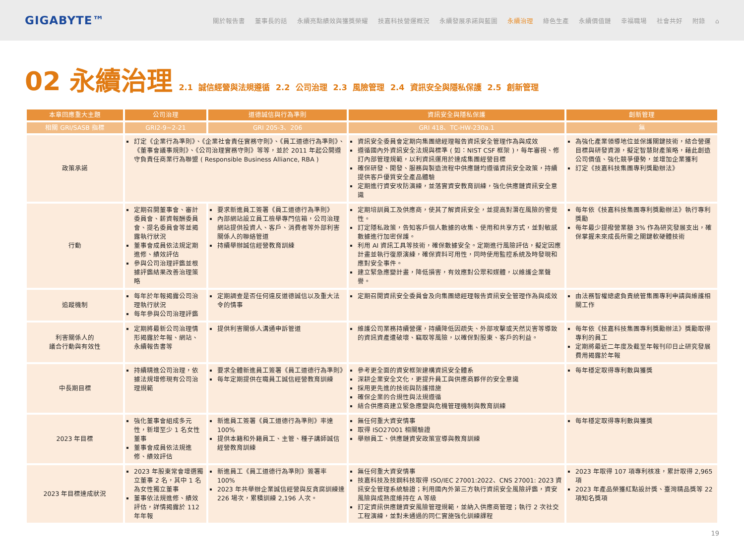GIGABYTE™
關於報告書 董事長的話 永續亮點績效與獲獎榮耀 技嘉科技營運概況 永續發展承諾與藍圖 永續治理 綠色生產 永續價值鏈 幸福職場 社會共好 附錄 ⌂
02 永續治理
2.1 誠信經營與法規遵循 2.2 公司治理 2.3 風險管理 2.4 資訊安全與隱私保護 2.5 創新管理
| 本章回應重大主題 | 公司治理 | 道德誠信與行為準則 | 資訊安全與隱私保護 | 創新管理 |
| --- | --- | --- | --- | --- |
| 相關 GRI/SASB 指標 | GRI2-9~2-21 | GRI 205-3、206 | GRI 418、TC-HW-230a.1 | 無 |
| 政策承諾 | 訂定《企業行為準則》、《企業社會責任實務守則》、《員工道德行為準則》、《董事會議事規則》、《公司治理實務守則》等等，並於 2011 年起公開遵守負責任商業行為聯盟 ( Responsible Business Alliance, RBA ) | | 資訊安全委員會定期向集團總經理報告資訊安全管理作為與成效 遵循國內外資訊安全法規與標準 ( 如：NIST CSF 框架 )，每年審視、修訂內部管理規範，以利資訊運用於達成集團經營目標 確保研發、開發、服務與製造流程中供應鏈均遵循資訊安全政策，持續提供客戶優質安全產品體驗 定期進行資安攻防演練，並落實資安教育訓練，強化供應鏈資訊安全意識 | 為強化產業領導地位並保護關鍵技術，結合營運目標與研發資源，擬定智慧財產策略，藉此創造公司價值、強化競爭優勢，並增加企業獲利 訂定《技嘉科技集團專利獎勵辦法》 |
| 行動 | 定期召開董事會、審計委員會、薪資報酬委員會、提名委員會等並揭露執行狀況 董事會成員依法規定期進修、績效評估 參與公司治理評鑑並根據評鑑結果改善治理策略 | 要求新進員工簽署《員工道德行為準則》 內部網站設立員工檢舉專門信箱，公司治理網站提供投資人、客戶、消費者等外部利害關係人的聯絡管道 持續舉辦誠信經營教育訓練 | 定期培訓員工及供應商，使其了解資訊安全，並提高對潛在風險的警覺性。 訂定隱私政策，告知客戶個人數據的收集、使用和共享方式，並對敏感數據進行加密保護。 利用 AI 資訊工具等技術，確保數據安全。定期進行風險評估，擬定因應計畫並執行復原演練，確保資料可用性，同時使用監控系統及時發現和應對安全事件。 建立緊急應變計畫，降低損害，有效應對公眾和媒體，以維護企業聲譽。 | 每年依《技嘉科技集團專利獎勵辦法》執行專利獎勵 每年最少提撥營業額 3% 作為研究發展支出，確保掌握未來成長所需之關鍵軟硬體技術 |
| 追蹤機制 | 每年於年報揭露公司治理執行狀況 每年參與公司治理評鑑 | 定期調查是否任何違反道德誠信以及重大法令的情事 | 定期召開資訊安全委員會及向集團總經理報告資訊安全管理作為與成效 | 由法務智權總處負責統管集團專利申請與維護相關工作 |
| 利害關係人的 議合行動與有效性 | 定期將最新公司治理情形揭露於年報、網站、永續報告書等 | 提供利害關係人溝通申訴管道 | 維護公司業務持續營運，持續降低因疏失、外部攻擊或天然災害等導致的資訊資產遭破壞、竊取等風險，以確保對股東、客戶的利益。 | 每年依《技嘉科技集團專利獎勵辦法》獎勵取得專利的員工 定期將最近二年度及截至年報刊印日止研究發展費用揭露於年報 |
| 中長期目標 | 持續精進公司治理，依據法規增修現有公司治理規範 | 要求全體新進員工簽署《員工道德行為準則》 每年定期提供在職員工誠信經營教育訓練 | 參考更全面的資安框架建構資訊安全體系 深耕企業安全文化，更提升員工與供應商夥伴的安全意識 採用更先進的技術與防護措施 確保企業的合規性與法規遵循 結合供應商建立緊急應變與危機管理機制與教育訓練 | 每年穩定取得專利數與獲獎 |
| 2023 年目標 | 強化董事會組成多元性，新增至少 1 名女性董事 董事會成員依法規進修、績效評估 | 新進員工簽署《員工道德行為準則》率達 100% 提供本籍和外籍員工、主管、種子講師誠信經營教育訓練 | 無任何重大資安情事 取得 ISO27001 相關驗證 舉辦員工、供應鏈資安政策宣導與教育訓練 | 每年穩定取得專利數與獲獎 |
| 2023 年目標達成狀況 | 2023 年股東常會增選獨立董事 2 名，其中 1 名為女性獨立董事 董事依法規進修、績效評估，詳情揭露於 112 年年報 | 新進員工《員工道德行為準則》簽署率 100% 2023 年共舉辦企業誠信經營與反貪腐訓練達 226 場次，累積訓練 2,196 人次。 | 無任何重大資安情事 技嘉科技及技鋼科技取得 ISO/IEC 27001:2022、CNS 27001: 2023 資訊安全管理系統驗證；利用國內外第三方執行資訊安全風險評鑑，資安風險與成熟度維持在 A 等級 訂定資訊供應鏈資安風險管理規範，並納入供應商管理；執行 2 次社交工程演練，並對未通過的同仁實施強化訓練課程 | 2023 年取得 107 項專利核准，累計取得 2,965 項 2023 年產品榮獲紅點設計獎、臺灣精品獎等 22 項知名獎項 |
19